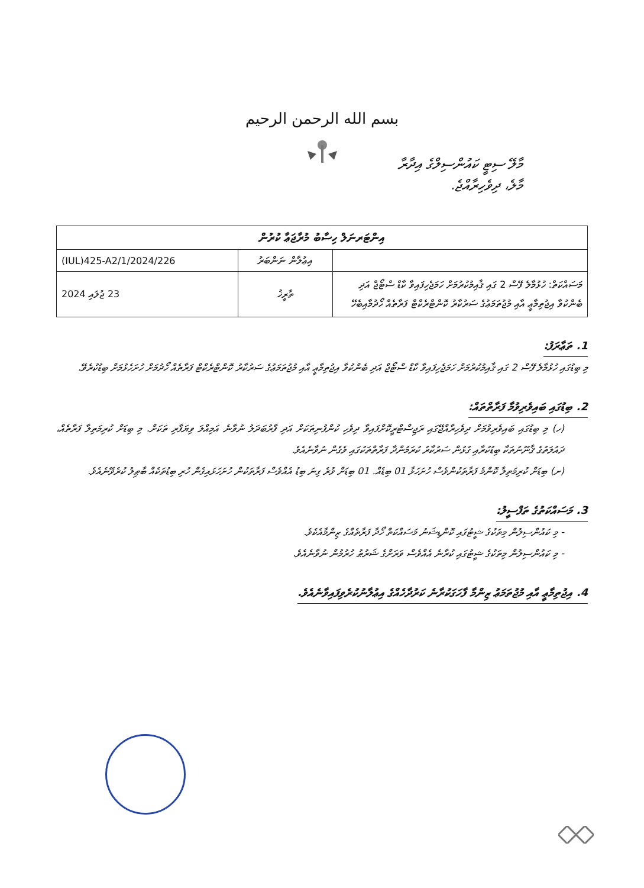بسم الله الرحمن الرحيم
މާލޭ ސިޓީ ކައުންސިލްގެ އިދާރާ
މާލެ، ދިވެހިރާއްޖެ.
| އިންޓަރނަލް ހިސާބު މުރާޖަޢާ ކުރުން | | |
| --- | --- | --- |
| | އިޢުލާން ނަންބަރު | (IUL)425-A2/1/2024/226 |
| މަސައްކަތް: ހުޅުމާލެ ފޭސް 2 ގައި ޤާއިމުކުރުމަށް ހަމަޖެހިފައިވާ ކާޑް ސްޓޯޖް އަދި ބެންކުވާ އިޖުތިމާޢީ އާއި މުޖުތަމަޢުގެ ސަރުކާރު ކޮންޓްރެކްޓް ފަރާތެއް ހޯދުމާއިބެހޭ | ތާރީޚު | 23 ޖުލައި 2024 |
1. ތަޢާރަފު:
މި ބިޑުގައި ހުޅުމާލެ ފޭސް 2 ގައި ޤާއިމުކުރުމަށް ހަމަޖެހިފައިވާ ކާޑް ސްޓޯޖް އަދި ބެންކުވާ އިޖުތިމާޢީ އާއި މުޖުތަމަޢުގެ ސަރުކާރު ކޮންޓްރެކްޓް ފަރާތެއް ހޯދުމަށް ހުށަހެޅުމަށް ބިޑުކުރެވޭ.
2. ބިޑުގައި ބައިވެރިވުމާ ފަރާތްތައް:
(ހ) މި ބިޑުގައި ބައިވެރިވުމަށް ދިވެހިރާއްޖޭގައި ރަޖިސްޓްރީކޮށްފައިވާ ދިވެހި ކުންފުނިތަކަށް އަދި ފާރުބަދަލު ނުވާނެ އަމިއްލަ ވިޔަފާރި ތަކަށް. މި ބިޑަށް ކުރިމަތިލާ ފަރާތެއް، ދައުލަތުގެ ޤާނޫނުތަކާ ބިޑުކުރާއި ގުޅުން ސަރުކާރު ކުރަމުންދާ ފަރާތްތަކުގައި ވެގެން ނުވާނެއެވެ.
(ށ) ބިޑަށް ކުރިމަތިލާ ކޮންމެ ފަރާތަކުންވެސް ހުށަހަޅާ 01 ބިޑެއް. 01 ބިޑަށް ވުރެ ގިނަ ބިޑު އެއްވެސް ފަރާތަކުން ހުށަހަޅައިގެން ހުރި ބިޑުތަކެއް ބާޠިލު ކުރެވޭނެއެވެ.
3. މަސައްކަތުގެ ތަފްސީލު:
- މި ކައުންސިލުން މިތަކުގެ ޝީޓުގައި ކޮންޑިޝަނު މަސައްކަތް ހޯދާ ފަރާތެއްގެ ޒިންމާއެކެވެ.
- މި ކައުންސިލުން މިތަކުގެ ޝީޓުގައި ކުރާނެ އެއްވެސް ވަރަށްގެ ޝަރުޠު ހުރުމުން ނުވާނެއެވެ.
4. އިޖުތިމާޢީ އާއި މުޖުތަމަޢު ޒިންމާ ފާހަގަކުރާނެ ކަރުދާހެއްގެ އިޢުލާނުކުރެވިފައިވާނެއެވެ.